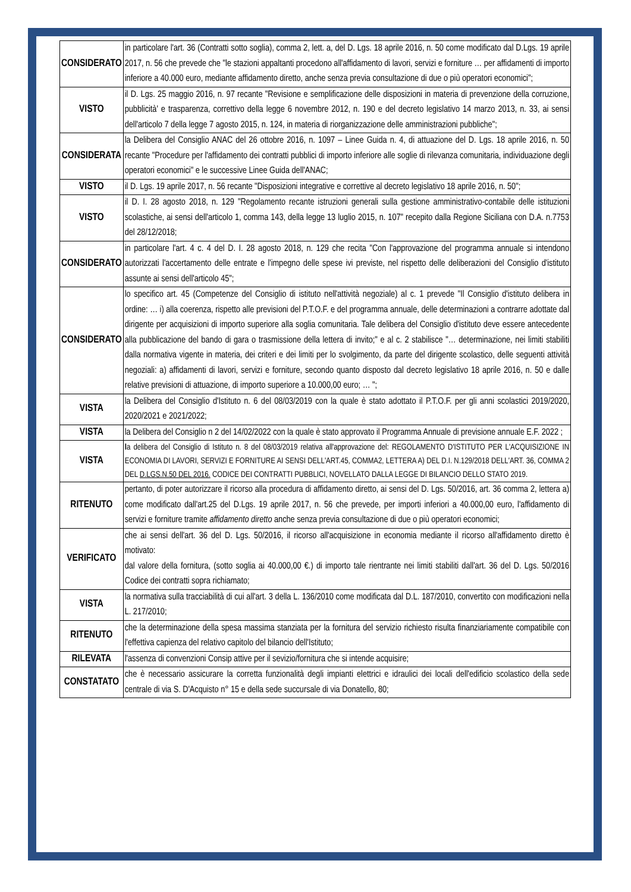| CONSIDERATO | in particolare l'art. 36 (Contratti sotto soglia), comma 2, lett. a, del D. Lgs. 18 aprile 2016, n. 50 come modificato dal D.Lgs. 19 aprile 2017, n. 56 che prevede che "le stazioni appaltanti procedono all'affidamento di lavori, servizi e forniture … per affidamenti di importo inferiore a 40.000 euro, mediante affidamento diretto, anche senza previa consultazione di due o più operatori economici"; |
| VISTO | il D. Lgs. 25 maggio 2016, n. 97 recante "Revisione e semplificazione delle disposizioni in materia di prevenzione della corruzione, pubblicità' e trasparenza, correttivo della legge 6 novembre 2012, n. 190 e del decreto legislativo 14 marzo 2013, n. 33, ai sensi dell'articolo 7 della legge 7 agosto 2015, n. 124, in materia di riorganizzazione delle amministrazioni pubbliche"; |
| CONSIDERATA | la Delibera del Consiglio ANAC del 26 ottobre 2016, n. 1097 – Linee Guida n. 4, di attuazione del D. Lgs. 18 aprile 2016, n. 50 recante "Procedure per l'affidamento dei contratti pubblici di importo inferiore alle soglie di rilevanza comunitaria, individuazione degli operatori economici" e le successive Linee Guida dell'ANAC; |
| VISTO | il D. Lgs. 19 aprile 2017, n. 56 recante "Disposizioni integrative e correttive al decreto legislativo 18 aprile 2016, n. 50"; |
| VISTO | il D. I. 28 agosto 2018, n. 129 "Regolamento recante istruzioni generali sulla gestione amministrativo-contabile delle istituzioni scolastiche, ai sensi dell'articolo 1, comma 143, della legge 13 luglio 2015, n. 107" recepito dalla Regione Siciliana con D.A. n.7753 del 28/12/2018; |
| CONSIDERATO | in particolare l'art. 4 c. 4 del D. I. 28 agosto 2018, n. 129 che recita "Con l'approvazione del programma annuale si intendono autorizzati l'accertamento delle entrate e l'impegno delle spese ivi previste, nel rispetto delle deliberazioni del Consiglio d'istituto assunte ai sensi dell'articolo 45"; |
| CONSIDERATO | lo specifico art. 45 (Competenze del Consiglio di istituto nell'attività negoziale) al c. 1 prevede "Il Consiglio d'istituto delibera in ordine: … i) alla coerenza, rispetto alle previsioni del P.T.O.F. e del programma annuale, delle determinazioni a contrarre adottate dal dirigente per acquisizioni di importo superiore alla soglia comunitaria. Tale delibera del Consiglio d'istituto deve essere antecedente alla pubblicazione del bando di gara o trasmissione della lettera di invito;" e al c. 2 stabilisce "… determinazione, nei limiti stabiliti dalla normativa vigente in materia, dei criteri e dei limiti per lo svolgimento, da parte del dirigente scolastico, delle seguenti attività negoziali: a) affidamenti di lavori, servizi e forniture, secondo quanto disposto dal decreto legislativo 18 aprile 2016, n. 50 e dalle relative previsioni di attuazione, di importo superiore a 10.000,00 euro; … "; |
| VISTA | la Delibera del Consiglio d'Istituto n. 6 del 08/03/2019 con la quale è stato adottato il P.T.O.F. per gli anni scolastici 2019/2020, 2020/2021 e 2021/2022; |
| VISTA | la Delibera del Consiglio n 2 del 14/02/2022 con la quale è stato approvato il Programma Annuale di previsione annuale E.F. 2022 ; |
| VISTA | l a delibera del Consiglio di Istituto n. 8 del 08/03/2019 relativa all'approvazione del: REGOLAMENTO D'ISTITUTO PER L'ACQUISIZIONE IN ECONOMIA DI LAVORI, SERVIZI E FORNITURE AI SENSI DELL'ART.45, COMMA2, LETTERA A) DEL D.I. N.129/2018 DELL'ART. 36, COMMA 2 DEL D.LGS.N.50 DEL 2016. CODICE DEI CONTRATTI PUBBLICI, NOVELLATO DALLA LEGGE DI BILANCIO DELLO STATO 2019. |
| RITENUTO | pertanto, di poter autorizzare il ricorso alla procedura di affidamento diretto, ai sensi del D. Lgs. 50/2016, art. 36 comma 2, lettera a) come modificato dall'art.25 del D.Lgs. 19 aprile 2017, n. 56 che prevede, per importi inferiori a 40.000,00 euro, l'affidamento di servizi e forniture tramite affidamento diretto anche senza previa consultazione di due o più operatori economici; |
| VERIFICATO | che ai sensi dell'art. 36 del D. Lgs. 50/2016, il ricorso all'acquisizione in economia mediante il ricorso all'affidamento diretto è motivato: dal valore della fornitura, (sotto soglia ai 40.000,00 €.) di importo tale rientrante nei limiti stabiliti dall'art. 36 del D. Lgs. 50/2016 Codice dei contratti sopra richiamato; |
| VISTA | la normativa sulla tracciabilità di cui all'art. 3 della L. 136/2010 come modificata dal D.L. 187/2010, convertito con modificazioni nella L. 217/2010; |
| RITENUTO | che la determinazione della spesa massima stanziata per la fornitura del servizio richiesto risulta finanziariamente compatibile con l'effettiva capienza del relativo capitolo del bilancio dell'Istituto; |
| RILEVATA | l'assenza di convenzioni Consip attive per il sevizio/fornitura che si intende acquisire; |
| CONSTATATO | che è necessario assicurare la corretta funzionalità degli impianti elettrici e idraulici dei locali dell'edificio scolastico della sede centrale di via S. D'Acquisto n° 15 e della sede succursale di via Donatello, 80; |